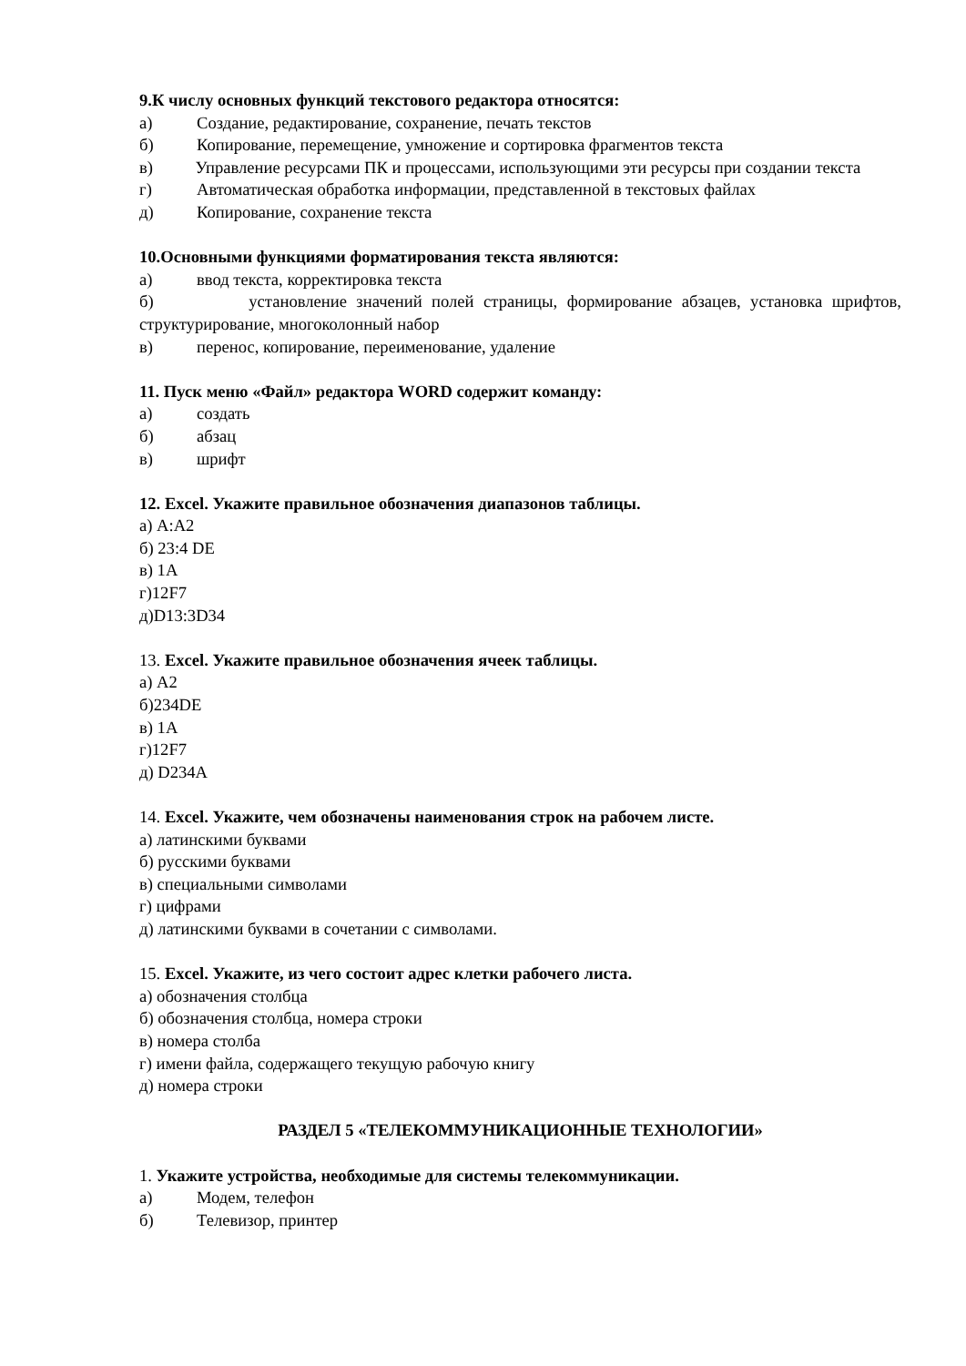9.К числу основных функций текстового редактора относятся:
а) Создание, редактирование, сохранение, печать текстов
б) Копирование, перемещение, умножение и сортировка фрагментов текста
в) Управление ресурсами ПК и процессами, использующими эти ресурсы при создании текста
г) Автоматическая обработка информации, представленной в текстовых файлах
д) Копирование, сохранение текста
10.Основными функциями форматирования текста являются:
а) ввод текста, корректировка текста
б) установление значений полей страницы, формирование абзацев, установка шрифтов, структурирование, многоколонный набор
в) перенос, копирование, переименование, удаление
11. Пуск меню «Файл» редактора WORD содержит команду:
а) создать
б) абзац
в) шрифт
12. Excel. Укажите правильное обозначения диапазонов таблицы.
а) A:A2
б) 23:4 DE
в) 1А
г)12F7
д)D13:3D34
13. Excel. Укажите правильное обозначения ячеек таблицы.
а) A2
б)234DE
в) 1А
г)12F7
д) D234A
14. Excel. Укажите, чем обозначены наименования строк на рабочем листе.
а) латинскими буквами
б) русскими буквами
в) специальными символами
г) цифрами
д) латинскими буквами в сочетании с символами.
15. Excel. Укажите, из чего состоит адрес клетки рабочего листа.
а) обозначения столбца
б) обозначения столбца, номера строки
в) номера столба
г) имени файла, содержащего текущую рабочую книгу
д) номера строки
РАЗДЕЛ 5 «ТЕЛЕКОММУНИКАЦИОННЫЕ ТЕХНОЛОГИИ»
1. Укажите устройства, необходимые для системы телекоммуникации.
а) Модем, телефон
б) Телевизор, принтер